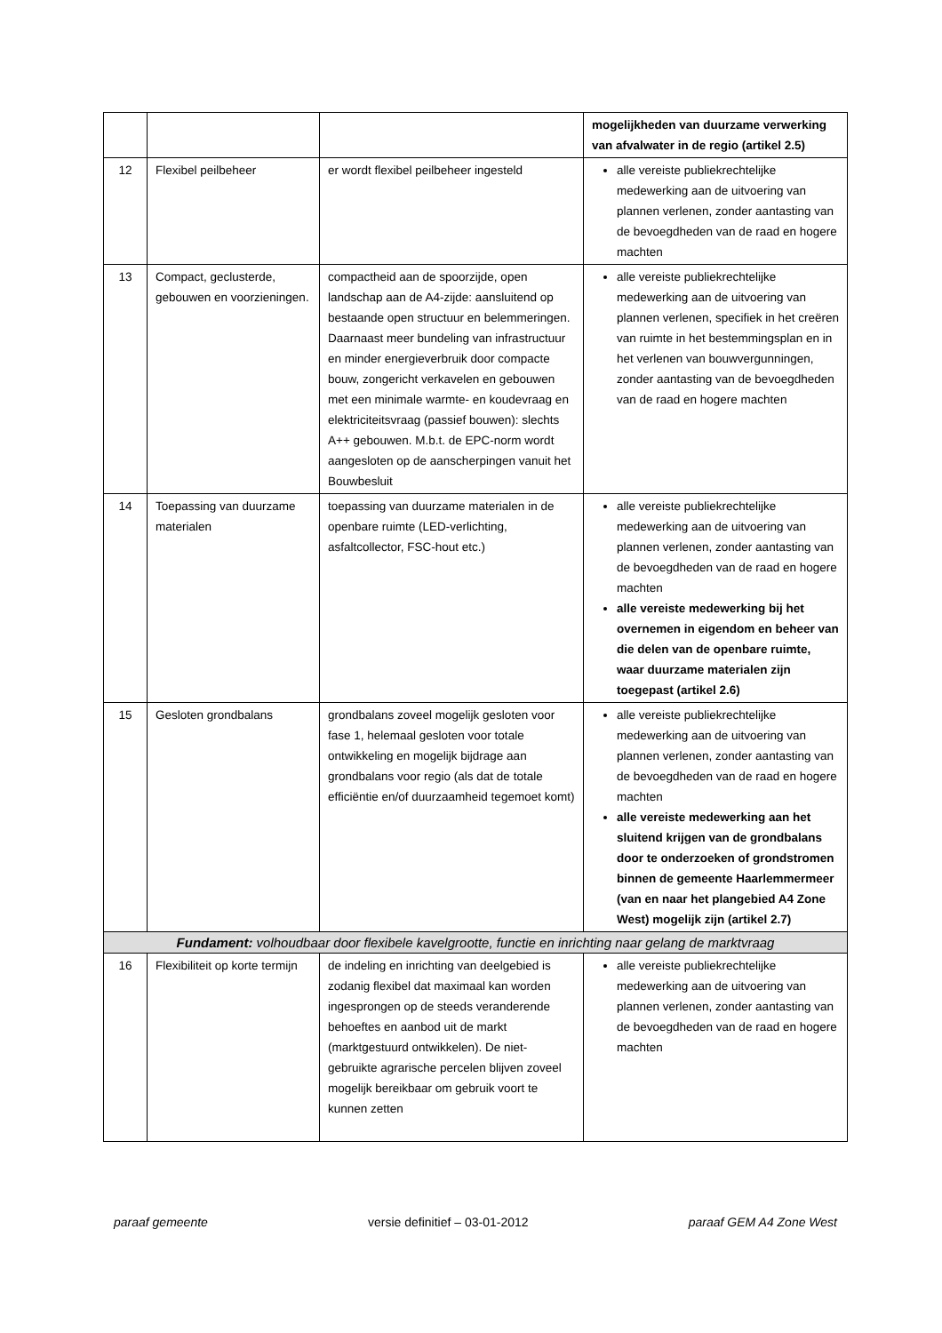| | | | mogelijkheden van duurzame verwerking van afvalwater in de regio (artikel 2.5) |
| 12 | Flexibel peilbeheer | er wordt flexibel peilbeheer ingesteld | alle vereiste publiekrechtelijke medewerking aan de uitvoering van plannen verlenen, zonder aantasting van de bevoegdheden van de raad en hogere machten |
| 13 | Compact, geclusterde, gebouwen en voorzieningen. | compactheid aan de spoorzijde, open landschap aan de A4-zijde: aansluitend op bestaande open structuur en belemmeringen. Daarnaast meer bundeling van infrastructuur en minder energieverbruik door compacte bouw, zongericht verkavelen en gebouwen met een minimale warmte- en koudevraag en elektriciteitsvraag (passief bouwen): slechts A++ gebouwen. M.b.t. de EPC-norm wordt aangesloten op de aanscherpingen vanuit het Bouwbesluit | alle vereiste publiekrechtelijke medewerking aan de uitvoering van plannen verlenen, specifiek in het creëren van ruimte in het bestemmingsplan en in het verlenen van bouwvergunningen, zonder aantasting van de bevoegdheden van de raad en hogere machten |
| 14 | Toepassing van duurzame materialen | toepassing van duurzame materialen in de openbare ruimte (LED-verlichting, asfaltcollector, FSC-hout etc.) | alle vereiste publiekrechtelijke medewerking aan de uitvoering van plannen verlenen, zonder aantasting van de bevoegdheden van de raad en hogere machten alle vereiste medewerking bij het overnemen in eigendom en beheer van die delen van de openbare ruimte, waar duurzame materialen zijn toegepast (artikel 2.6) |
| 15 | Gesloten grondbalans | grondbalans zoveel mogelijk gesloten voor fase 1, helemaal gesloten voor totale ontwikkeling en mogelijk bijdrage aan grondbalans voor regio (als dat de totale efficiëntie en/of duurzaamheid tegemoet komt) | alle vereiste publiekrechtelijke medewerking aan de uitvoering van plannen verlenen, zonder aantasting van de bevoegdheden van de raad en hogere machten alle vereiste medewerking aan het sluitend krijgen van de grondbalans door te onderzoeken of grondstromen binnen de gemeente Haarlemmermeer (van en naar het plangebied A4 Zone West) mogelijk zijn (artikel 2.7) |
| Fundament: volhoudbaar door flexibele kavelgrootte, functie en inrichting naar gelang de marktvraag | | | |
| 16 | Flexibiliteit op korte termijn | de indeling en inrichting van deelgebied is zodanig flexibel dat maximaal kan worden ingesprongen op de steeds veranderende behoeftes en aanbod uit de markt (marktgestuurd ontwikkelen). De niet-gebruikte agrarische percelen blijven zoveel mogelijk bereikbaar om gebruik voort te kunnen zetten | alle vereiste publiekrechtelijke medewerking aan de uitvoering van plannen verlenen, zonder aantasting van de bevoegdheden van de raad en hogere machten |
paraaf gemeente versie definitief – 03-01-2012 paraaf GEM A4 Zone West